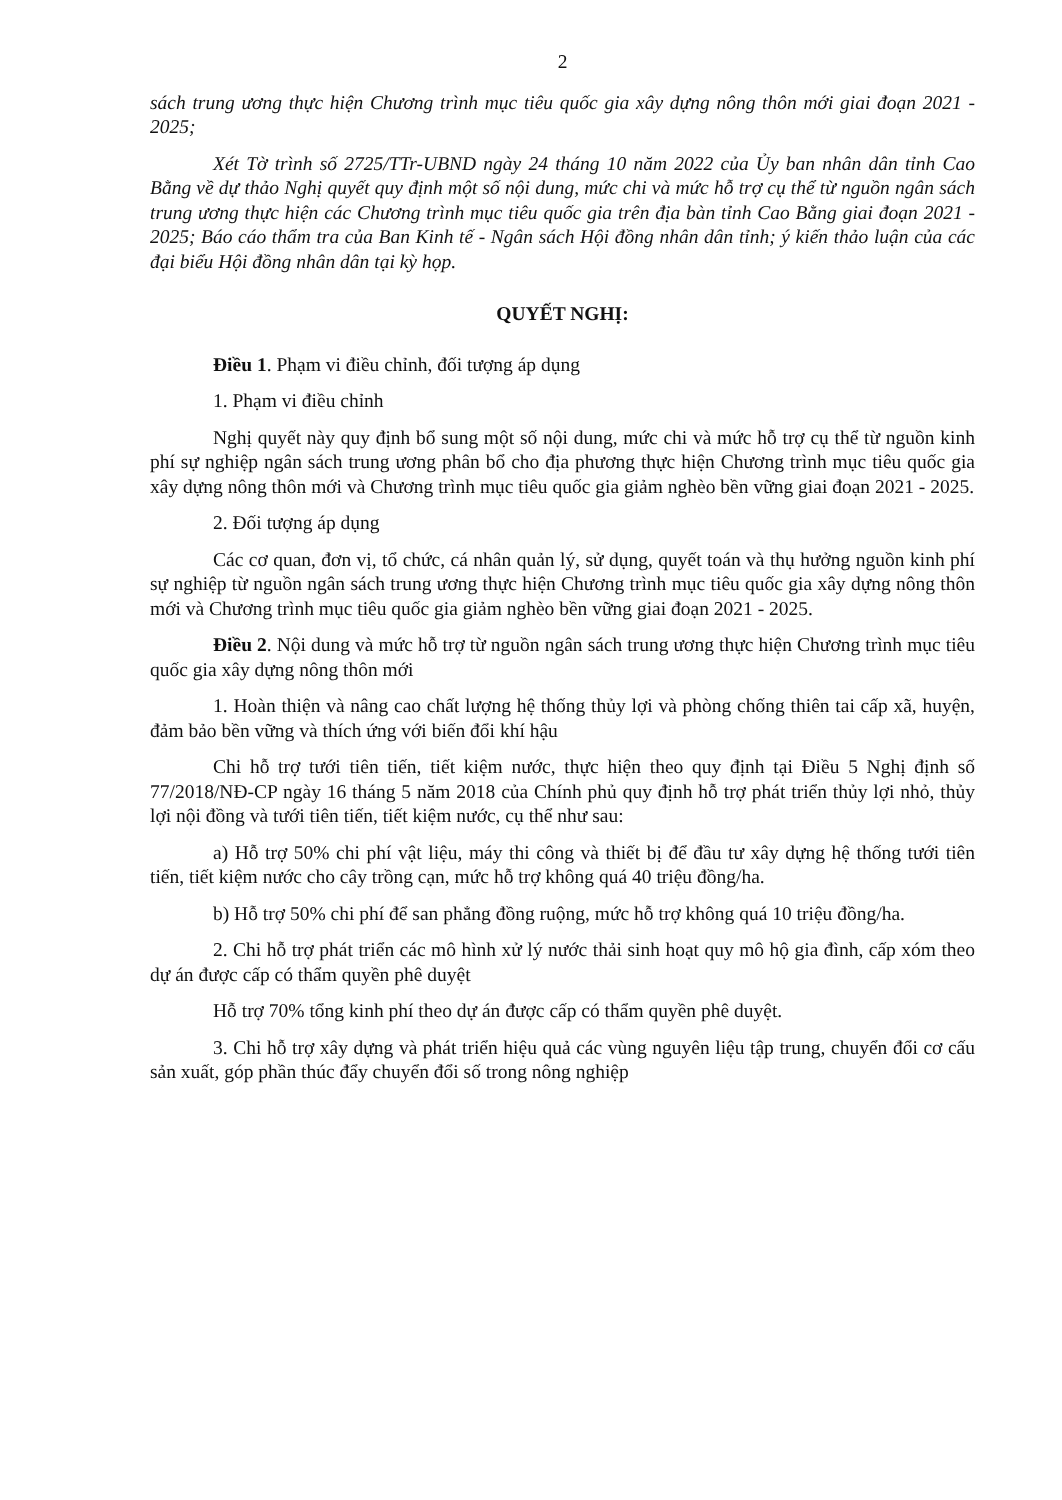2
sách trung ương thực hiện Chương trình mục tiêu quốc gia xây dựng nông thôn mới giai đoạn 2021 - 2025;
Xét Tờ trình số 2725/TTr-UBND ngày 24 tháng 10 năm 2022 của Ủy ban nhân dân tỉnh Cao Bằng về dự thảo Nghị quyết quy định một số nội dung, mức chi và mức hỗ trợ cụ thể từ nguồn ngân sách trung ương thực hiện các Chương trình mục tiêu quốc gia trên địa bàn tỉnh Cao Bằng giai đoạn 2021 - 2025; Báo cáo thẩm tra của Ban Kinh tế - Ngân sách Hội đồng nhân dân tỉnh; ý kiến thảo luận của các đại biểu Hội đồng nhân dân tại kỳ họp.
QUYẾT NGHỊ:
Điều 1. Phạm vi điều chỉnh, đối tượng áp dụng
1. Phạm vi điều chỉnh
Nghị quyết này quy định bổ sung một số nội dung, mức chi và mức hỗ trợ cụ thể từ nguồn kinh phí sự nghiệp ngân sách trung ương phân bổ cho địa phương thực hiện Chương trình mục tiêu quốc gia xây dựng nông thôn mới và Chương trình mục tiêu quốc gia giảm nghèo bền vững giai đoạn 2021 - 2025.
2. Đối tượng áp dụng
Các cơ quan, đơn vị, tổ chức, cá nhân quản lý, sử dụng, quyết toán và thụ hưởng nguồn kinh phí sự nghiệp từ nguồn ngân sách trung ương thực hiện Chương trình mục tiêu quốc gia xây dựng nông thôn mới và Chương trình mục tiêu quốc gia giảm nghèo bền vững giai đoạn 2021 - 2025.
Điều 2. Nội dung và mức hỗ trợ từ nguồn ngân sách trung ương thực hiện Chương trình mục tiêu quốc gia xây dựng nông thôn mới
1. Hoàn thiện và nâng cao chất lượng hệ thống thủy lợi và phòng chống thiên tai cấp xã, huyện, đảm bảo bền vững và thích ứng với biến đổi khí hậu
Chi hỗ trợ tưới tiên tiến, tiết kiệm nước, thực hiện theo quy định tại Điều 5 Nghị định số 77/2018/NĐ-CP ngày 16 tháng 5 năm 2018 của Chính phủ quy định hỗ trợ phát triển thủy lợi nhỏ, thủy lợi nội đồng và tưới tiên tiến, tiết kiệm nước, cụ thể như sau:
a) Hỗ trợ 50% chi phí vật liệu, máy thi công và thiết bị để đầu tư xây dựng hệ thống tưới tiên tiến, tiết kiệm nước cho cây trồng cạn, mức hỗ trợ không quá 40 triệu đồng/ha.
b) Hỗ trợ 50% chi phí để san phẳng đồng ruộng, mức hỗ trợ không quá 10 triệu đồng/ha.
2. Chi hỗ trợ phát triển các mô hình xử lý nước thải sinh hoạt quy mô hộ gia đình, cấp xóm theo dự án được cấp có thẩm quyền phê duyệt
Hỗ trợ 70% tổng kinh phí theo dự án được cấp có thẩm quyền phê duyệt.
3. Chi hỗ trợ xây dựng và phát triển hiệu quả các vùng nguyên liệu tập trung, chuyển đổi cơ cấu sản xuất, góp phần thúc đẩy chuyển đổi số trong nông nghiệp